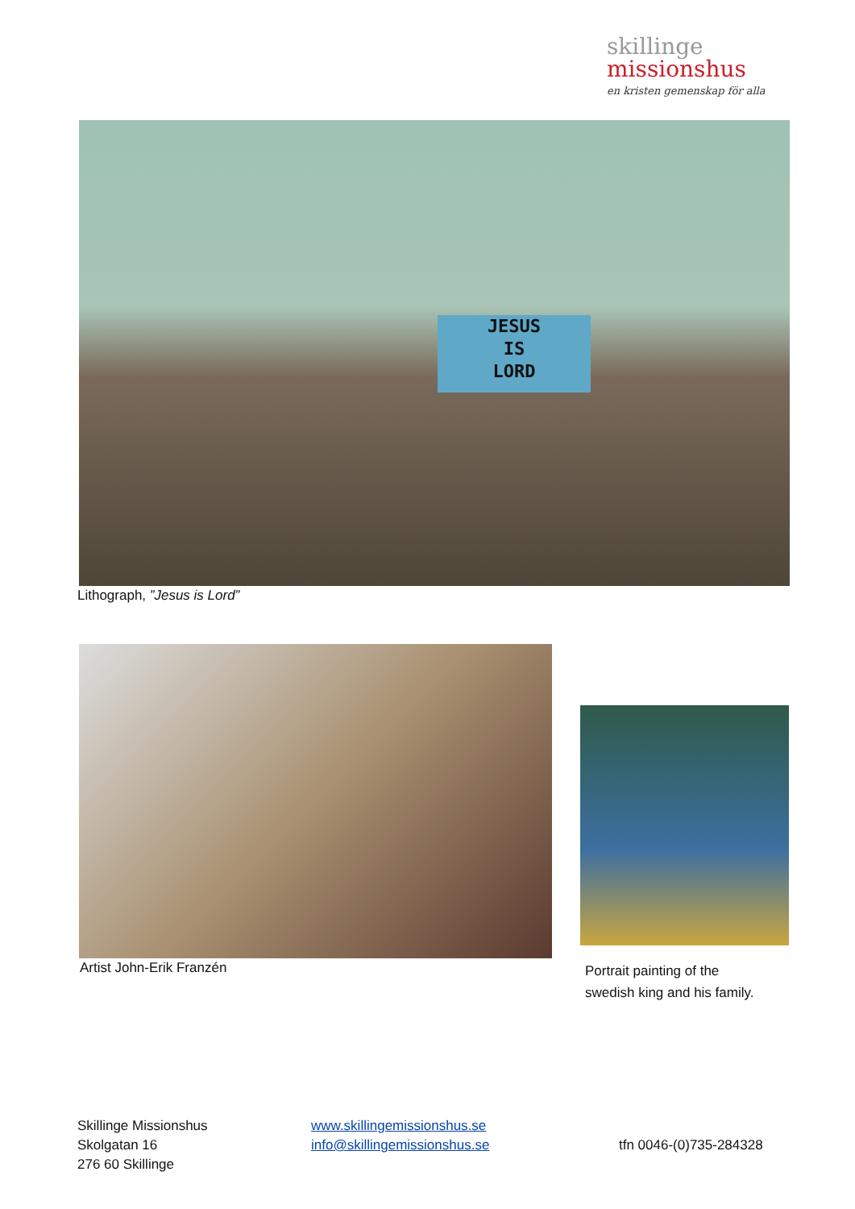skillinge
missionshus
en kristen gemenskap för alla
JESUS
IS
LORD
Lithograph, ”Jesus is Lord”
Artist John-Erik Franzén
Portrait painting of the
swedish king and his family.
Skillinge Missionshus
Skolgatan 16
276 60 Skillinge
www.skillingemissionshus.se
info@skillingemissionshus.se
tfn 0046-(0)735-284328